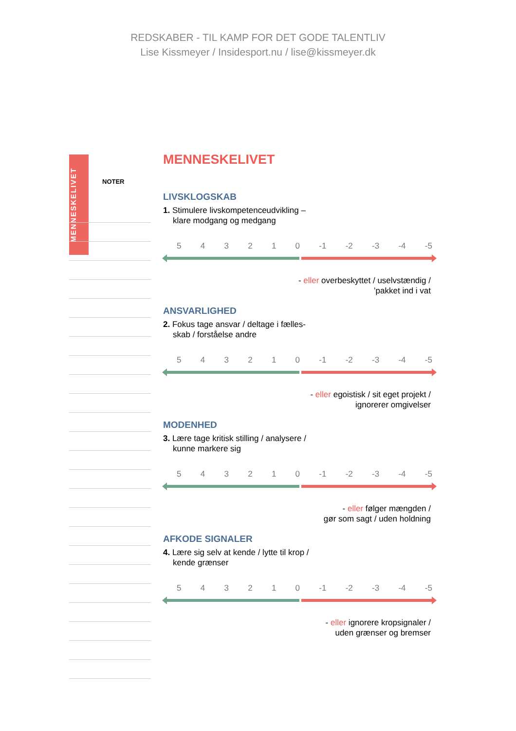REDSKABER - TIL KAMP FOR DET GODE TALENTLIV
Lise Kissmeyer / Insidesport.nu / lise@kissmeyer.dk
MENNESKELIVET
NOTER
MENNESKELIVET
LIVSKLOGSKAB
1. Stimulere livskompetenceudvikling –
klare modgang og medgang
5 4 3 2 1 0 -1 -2 -3 -4 -5
- eller overbeskyttet / uselvstændig /
’pakket ind i vat
ANSVARLIGHED
2. Fokus tage ansvar / deltage i fælles-
skab / forståelse andre
5 4 3 2 1 0 -1 -2 -3 -4 -5
- eller egoistisk / sit eget projekt /
ignorerer omgivelser
MODENHED
3. Lære tage kritisk stilling / analysere /
kunne markere sig
5 4 3 2 1 0 -1 -2 -3 -4 -5
- eller følger mængden /
gør som sagt / uden holdning
AFKODE SIGNALER
4. Lære sig selv at kende / lytte til krop /
kende grænser
5 4 3 2 1 0 -1 -2 -3 -4 -5
- eller ignorere kropsignaler /
uden grænser og bremser